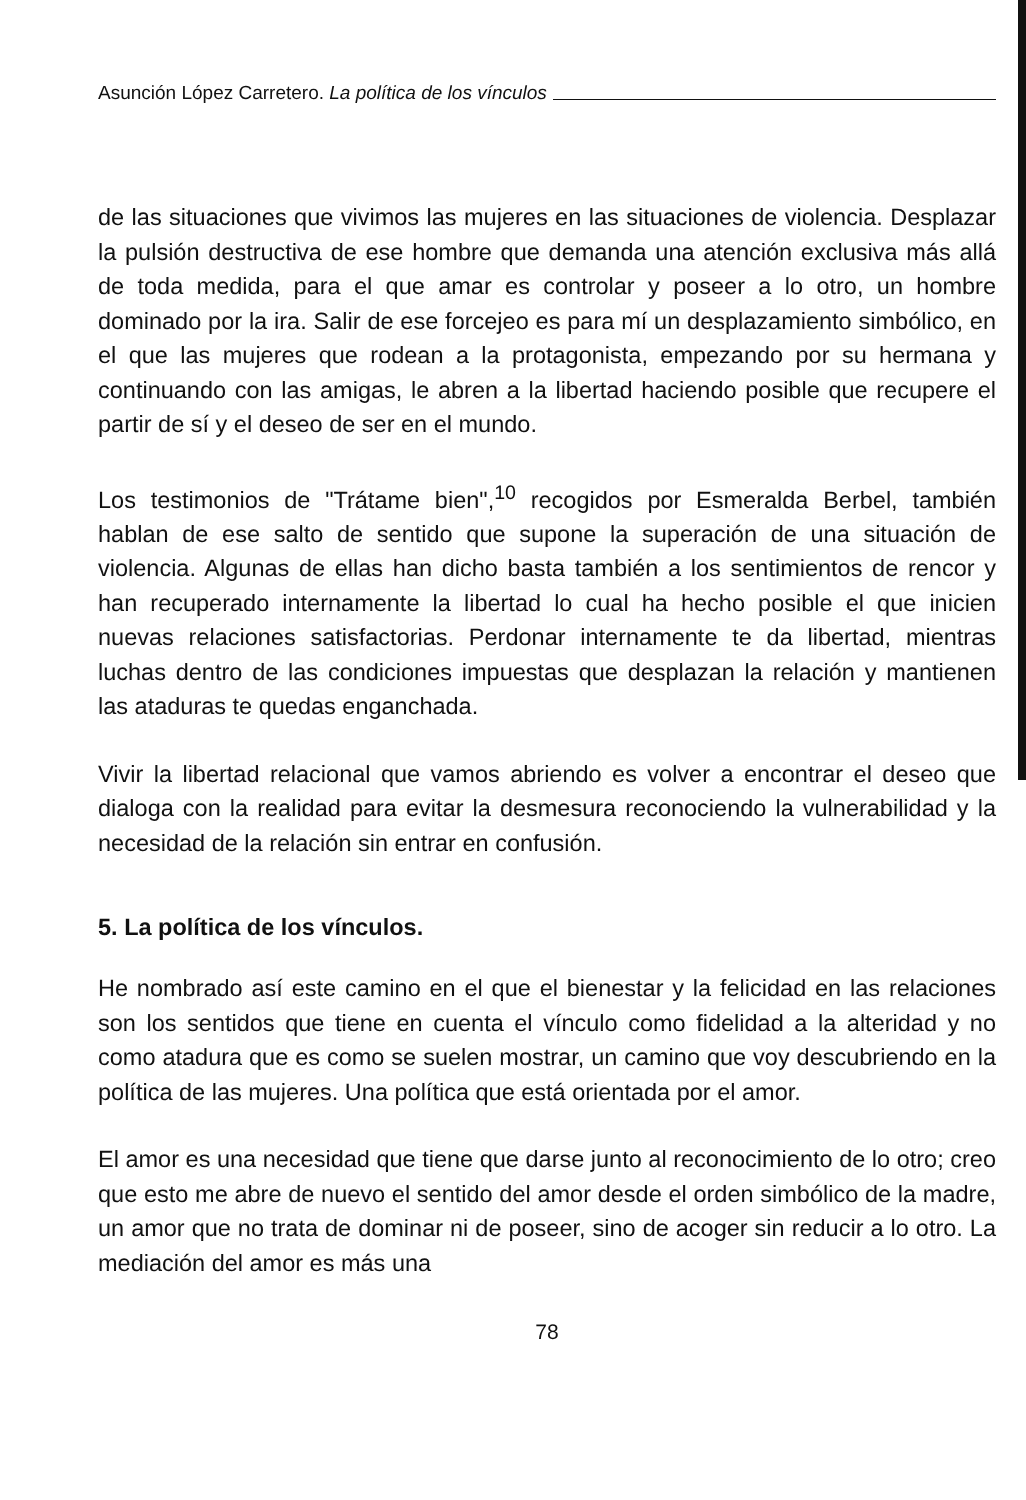Asunción López Carretero. La política de los vínculos
de las situaciones que vivimos las mujeres en las situaciones de violencia. Desplazar la pulsión destructiva de ese hombre que demanda una atención exclusiva más allá de toda medida, para el que amar es controlar y poseer a lo otro, un hombre dominado por la ira. Salir de ese forcejeo es para mí un desplazamiento simbólico, en el que las mujeres que rodean a la protagonista, empezando por su hermana y continuando con las amigas, le abren a la libertad haciendo posible que recupere el partir de sí y el deseo de ser en el mundo.
Los testimonios de "Trátame bien",<sup>10</sup> recogidos por Esmeralda Berbel, también hablan de ese salto de sentido que supone la superación de una situación de violencia. Algunas de ellas han dicho basta también a los sentimientos de rencor y han recuperado internamente la libertad lo cual ha hecho posible el que inicien nuevas relaciones satisfactorias. Perdonar internamente te da libertad, mientras luchas dentro de las condiciones impuestas que desplazan la relación y mantienen las ataduras te quedas enganchada.
Vivir la libertad relacional que vamos abriendo es volver a encontrar el deseo que dialoga con la realidad para evitar la desmesura reconociendo la vulnerabilidad y la necesidad de la relación sin entrar en confusión.
5. La política de los vínculos.
He nombrado así este camino en el que el bienestar y la felicidad en las relaciones son los sentidos que tiene en cuenta el vínculo como fidelidad a la alteridad y no como atadura que es como se suelen mostrar, un camino que voy descubriendo en la política de las mujeres. Una política que está orientada por el amor.
El amor es una necesidad que tiene que darse junto al reconocimiento de lo otro; creo que esto me abre de nuevo el sentido del amor desde el orden simbólico de la madre, un amor que no trata de dominar ni de poseer, sino de acoger sin reducir a lo otro. La mediación del amor es más una
78